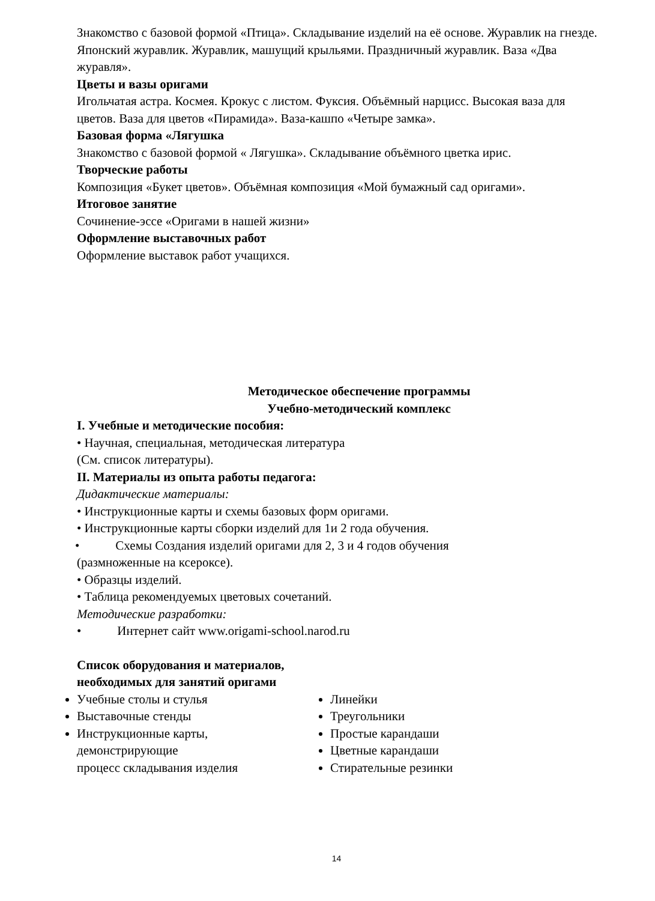Знакомство с базовой формой «Птица». Складывание изделий на её основе. Журавлик на гнезде. Японский журавлик. Журавлик, машущий крыльями. Праздничный журавлик. Ваза «Два журавля».
Цветы и вазы оригами
Игольчатая астра. Космея. Крокус с листом. Фуксия. Объёмный нарцисс. Высокая ваза для цветов. Ваза для цветов «Пирамида». Ваза-кашпо «Четыре замка».
Базовая форма «Лягушка
Знакомство с базовой формой « Лягушка». Складывание объёмного цветка ирис.
Творческие работы
Композиция «Букет цветов». Объёмная композиция «Мой бумажный сад оригами».
Итоговое занятие
Сочинение-эссе «Оригами в нашей жизни»
Оформление выставочных работ
Оформление выставок работ учащихся.
Методическое обеспечение программы
Учебно-методический комплекс
I. Учебные и методические пособия:
• Научная, специальная, методическая литература
(См. список литературы).
II. Материалы из опыта работы педагога:
Дидактические материалы:
• Инструкционные карты и схемы базовых форм оригами.
• Инструкционные карты сборки изделий для 1и 2 года обучения.
• Схемы Создания изделий оригами для 2, 3 и 4 годов обучения
(размноженные на ксероксе).
• Образцы изделий.
• Таблица рекомендуемых цветовых сочетаний.
Методические разработки:
• Интернет сайт www.origami-school.narod.ru
Список оборудования и материалов,
необходимых для занятий оригами
Учебные столы и стулья
Выставочные стенды
Инструкционные карты, демонстрирующие
процесс складывания изделия
Линейки
Треугольники
Простые карандаши
Цветные карандаши
Стирательные резинки
14